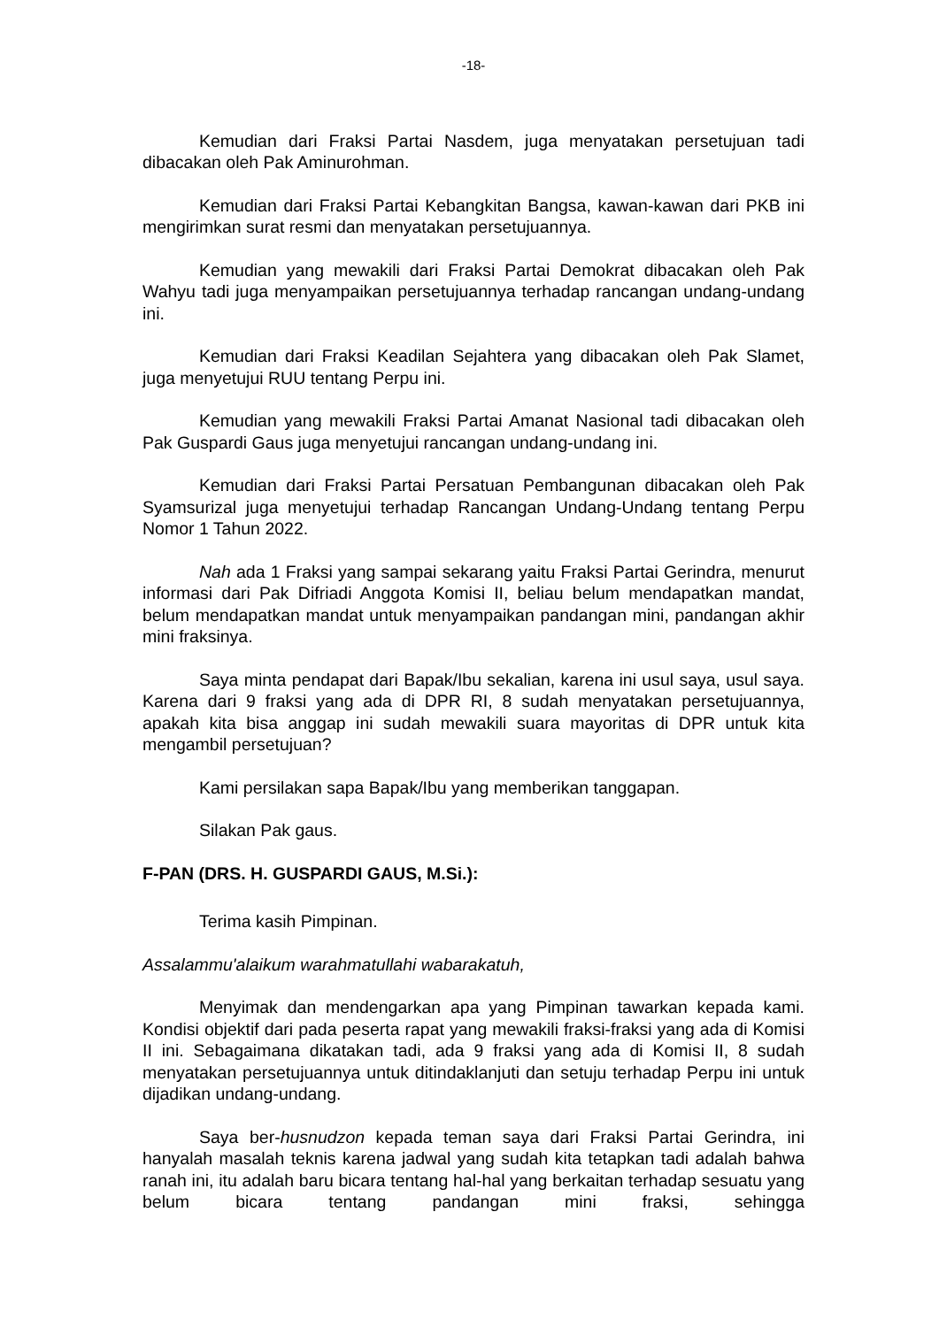-18-
Kemudian dari Fraksi Partai Nasdem, juga menyatakan persetujuan tadi dibacakan oleh Pak Aminurohman.
Kemudian dari Fraksi Partai Kebangkitan Bangsa, kawan-kawan dari PKB ini mengirimkan surat resmi dan menyatakan persetujuannya.
Kemudian yang mewakili dari Fraksi Partai Demokrat dibacakan oleh Pak Wahyu tadi juga menyampaikan persetujuannya terhadap rancangan undang-undang ini.
Kemudian dari Fraksi Keadilan Sejahtera yang dibacakan oleh Pak Slamet, juga menyetujui RUU tentang Perpu ini.
Kemudian yang mewakili Fraksi Partai Amanat Nasional tadi dibacakan oleh Pak Guspardi Gaus juga menyetujui rancangan undang-undang ini.
Kemudian dari Fraksi Partai Persatuan Pembangunan dibacakan oleh Pak Syamsurizal juga menyetujui terhadap Rancangan Undang-Undang tentang Perpu Nomor 1 Tahun 2022.
Nah ada 1 Fraksi yang sampai sekarang yaitu Fraksi Partai Gerindra, menurut informasi dari Pak Difriadi Anggota Komisi II, beliau belum mendapatkan mandat, belum mendapatkan mandat untuk menyampaikan pandangan mini, pandangan akhir mini fraksinya.
Saya minta pendapat dari Bapak/Ibu sekalian, karena ini usul saya, usul saya. Karena dari 9 fraksi yang ada di DPR RI, 8 sudah menyatakan persetujuannya, apakah kita bisa anggap ini sudah mewakili suara mayoritas di DPR untuk kita mengambil persetujuan?
Kami persilakan sapa Bapak/Ibu yang memberikan tanggapan.
Silakan Pak gaus.
F-PAN (DRS. H. GUSPARDI GAUS, M.Si.):
Terima kasih Pimpinan.
Assalammu'alaikum warahmatullahi wabarakatuh,
Menyimak dan mendengarkan apa yang Pimpinan tawarkan kepada kami. Kondisi objektif dari pada peserta rapat yang mewakili fraksi-fraksi yang ada di Komisi II ini. Sebagaimana dikatakan tadi, ada 9 fraksi yang ada di Komisi II, 8 sudah menyatakan persetujuannya untuk ditindaklanjuti dan setuju terhadap Perpu ini untuk dijadikan undang-undang.
Saya ber-husnudzon kepada teman saya dari Fraksi Partai Gerindra, ini hanyalah masalah teknis karena jadwal yang sudah kita tetapkan tadi adalah bahwa ranah ini, itu adalah baru bicara tentang hal-hal yang berkaitan terhadap sesuatu yang belum bicara tentang pandangan mini fraksi, sehingga